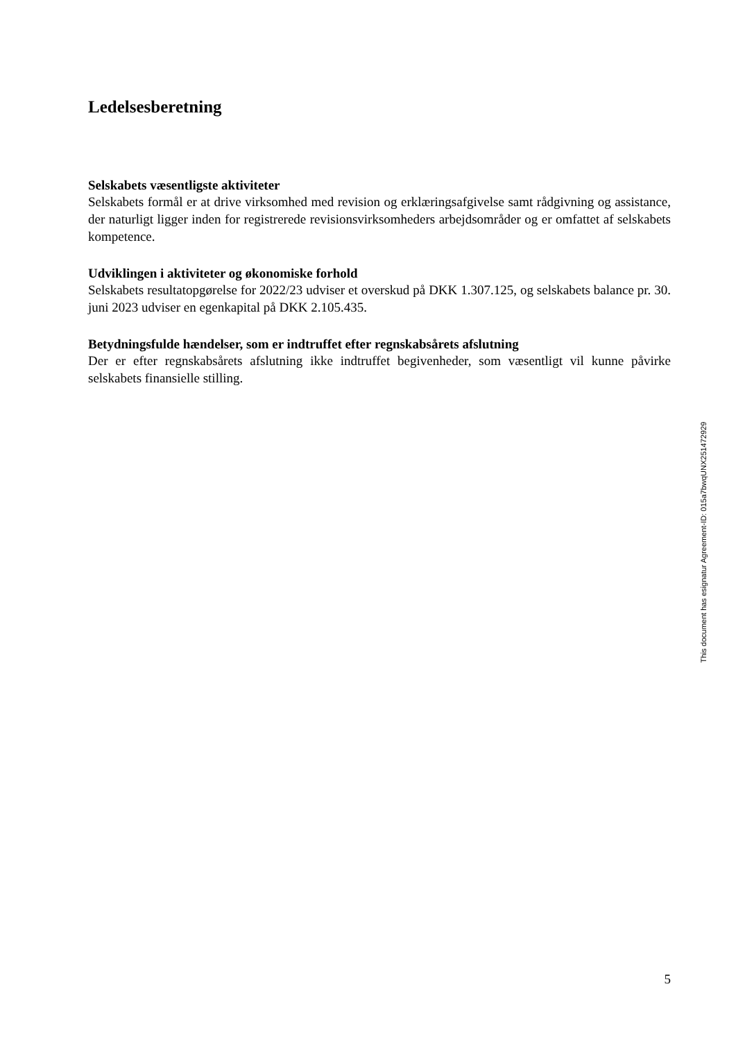Ledelsesberetning
Selskabets væsentligste aktiviteter
Selskabets formål er at drive virksomhed med revision og erklæringsafgivelse samt rådgivning og assistance, der naturligt ligger inden for registrerede revisionsvirksomheders arbejdsområder og er omfattet af selskabets kompetence.
Udviklingen i aktiviteter og økonomiske forhold
Selskabets resultatopgørelse for 2022/23 udviser et overskud på DKK 1.307.125, og selskabets balance pr. 30. juni 2023 udviser en egenkapital på DKK 2.105.435.
Betydningsfulde hændelser, som er indtruffet efter regnskabsårets afslutning
Der er efter regnskabsårets afslutning ikke indtruffet begivenheder, som væsentligt vil kunne påvirke selskabets finansielle stilling.
This document has esignatur Agreement-ID: 015a7bwqUNX251472929
5